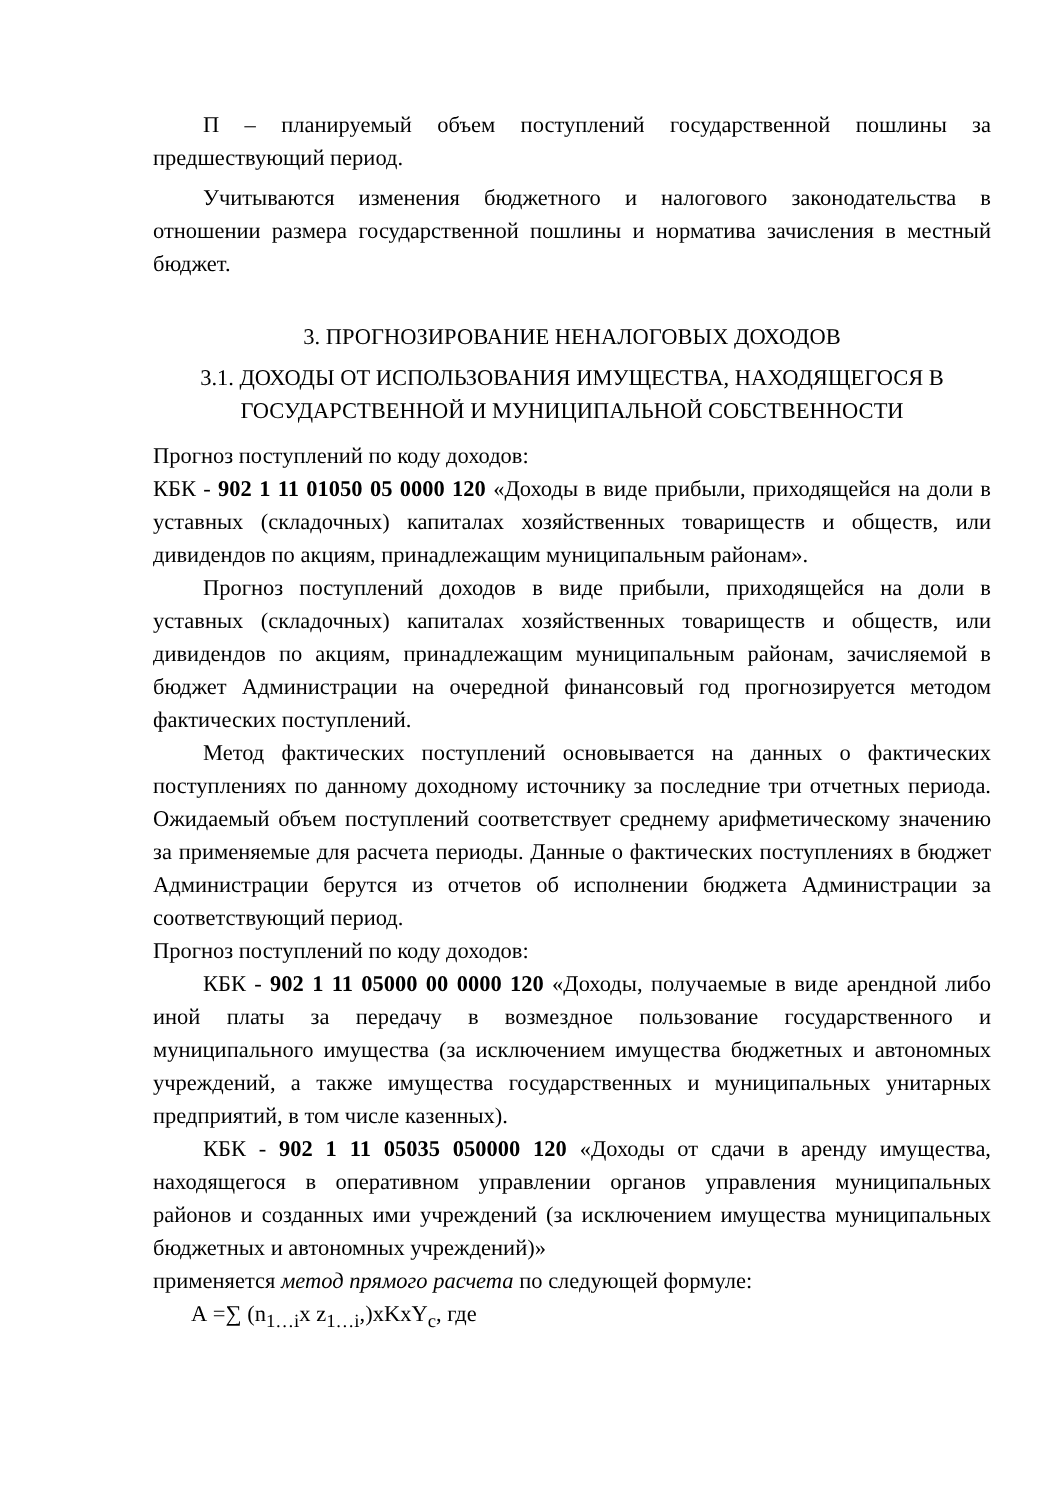П – планируемый объем поступлений государственной пошлины за предшествующий период.
Учитываются изменения бюджетного и налогового законодательства в отношении размера государственной пошлины и норматива зачисления в местный бюджет.
3. ПРОГНОЗИРОВАНИЕ НЕНАЛОГОВЫХ ДОХОДОВ
3.1. ДОХОДЫ ОТ ИСПОЛЬЗОВАНИЯ ИМУЩЕСТВА, НАХОДЯЩЕГОСЯ В ГОСУДАРСТВЕННОЙ И МУНИЦИПАЛЬНОЙ СОБСТВЕННОСТИ
Прогноз поступлений по коду доходов:
КБК - 902 1 11 01050 05 0000 120 «Доходы в виде прибыли, приходящейся на доли в уставных (складочных) капиталах хозяйственных товариществ и обществ, или дивидендов по акциям, принадлежащим муниципальным районам».
Прогноз поступлений доходов в виде прибыли, приходящейся на доли в уставных (складочных) капиталах хозяйственных товариществ и обществ, или дивидендов по акциям, принадлежащим муниципальным районам, зачисляемой в бюджет Администрации на очередной финансовый год прогнозируется методом фактических поступлений.
Метод фактических поступлений основывается на данных о фактических поступлениях по данному доходному источнику за последние три отчетных периода. Ожидаемый объем поступлений соответствует среднему арифметическому значению за применяемые для расчета периоды. Данные о фактических поступлениях в бюджет Администрации берутся из отчетов об исполнении бюджета Администрации за соответствующий период.
Прогноз поступлений по коду доходов:
КБК - 902 1 11 05000 00 0000 120 «Доходы, получаемые в виде арендной либо иной платы за передачу в возмездное пользование государственного и муниципального имущества (за исключением имущества бюджетных и автономных учреждений, а также имущества государственных и муниципальных унитарных предприятий, в том числе казенных).
КБК - 902 1 11 05035 050000 120 «Доходы от сдачи в аренду имущества, находящегося в оперативном управлении органов управления муниципальных районов и созданных ими учреждений (за исключением имущества муниципальных бюджетных и автономных учреждений)»
применяется метод прямого расчета по следующей формуле:
А =∑ (n<sub>1…i</sub>x z<sub>1…i</sub>,)xKxY<sub>c</sub>, где